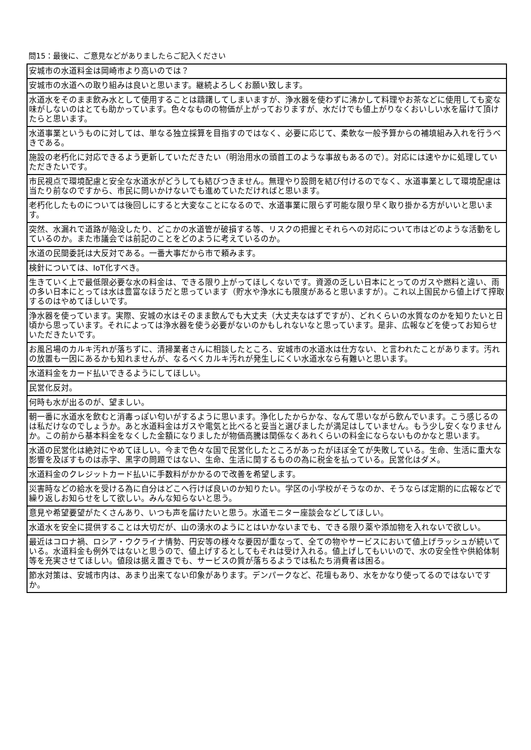問15：最後に、ご意見などがありましたらご記入ください
| 安城市の水道料金は岡崎市より高いのでは？ |
| 安城市の水道への取り組みは良いと思います。継続よろしくお願い致します。 |
| 水道水をそのまま飲み水として使用することは躊躇してしまいますが、浄水器を使わずに沸かして料理やお茶などに使用しても変な味がしないのはとても助かっています。色々なものの物価が上がっておりますが、水だけでも値上がりなくおいしい水を届けて頂けたらと思います。 |
| 水道事業というものに対しては、単なる独立採算を目指すのではなく、必要に応じて、柔軟な一般予算からの補填組み入れを行うべきである。 |
| 施設の老朽化に対応できるよう更新していただきたい（明治用水の頭首工のような事故もあるので）。対応には速やかに処理していただきたいです。 |
| 市民視点で環境配慮と安全な水道水がどうしても結びつきません。無理やり設問を結び付けるのでなく、水道事業として環境配慮は当たり前なのですから、市民に問いかけないでも進めていただければと思います。 |
| 老朽化したものについては後回しにすると大変なことになるので、水道事業に限らず可能な限り早く取り掛かる方がいいと思います。 |
| 突然、水漏れで道路が陥没したり、どこかの水道管が破損する等、リスクの把握とそれらへの対応について市はどのような活動をしているのか。また市議会では前記のことをどのように考えているのか。 |
| 水道の民間委託は大反対である。一番大事だから市で頼みます。 |
| 検針については、IoT化すべき。 |
| 生きていく上で最低限必要な水の料金は、できる限り上がってほしくないです。資源の乏しい日本にとってのガスや燃料と違い、雨の多い日本にとっては水は豊富なほうだと思っています（貯水や浄水にも限度があると思いますが）。これ以上国民から値上げて搾取するのはやめてほしいです。 |
| 浄水器を使っています。実際、安城の水はそのまま飲んでも大丈夫（大丈夫なはずですが）、どれくらいの水質なのかを知りたいと日頃から思っています。それによっては浄水器を使う必要がないのかもしれないなと思っています。是非、広報などを使ってお知らせいただきたいです。 |
| お風呂場のカルキ汚れが落ちずに、清掃業者さんに相談したところ、安城市の水道水は仕方ない、と言われたことがあります。汚れの放置も一因にあるかも知れませんが、なるべくカルキ汚れが発生しにくい水道水なら有難いと思います。 |
| 水道料金をカード払いできるようにしてほしい。 |
| 民営化反対。 |
| 何時も水が出るのが、望ましい。 |
| 朝一番に水道水を飲むと消毒っぽい匂いがするように思います。浄化したからかな、なんて思いながら飲んでいます。こう感じるのは私だけなのでしょうか。あと水道料金はガスや電気と比べると妥当と選びましたが満足はしていません。もう少し安くなりませんか。この前から基本料金をなくした金額になりましたが物価高騰は関係なくあれくらいの料金にならないものかなと思います。 |
| 水道の民営化は絶対にやめてほしい。今まで色々な国で民営化したところがあったがほぼ全てが失敗している。生命、生活に重大な影響を及ぼすものは赤字、黒字の問題ではない、生命、生活に関するものの為に税金を払っている。民営化はダメ。 |
| 水道料金のクレジットカード払いに手数料がかかるので改善を希望します。 |
| 災害時などの給水を受ける為に自分はどこへ行けば良いのか知りたい。学区の小学校がそうなのか、そうならば定期的に広報などで繰り返しお知らせをして欲しい。みんな知らないと思う。 |
| 意見や希望要望がたくさんあり、いつも声を届けたいと思う。水道モニター座談会などしてほしい。 |
| 水道水を安全に提供することは大切だが、山の湧水のようにとはいかないまでも、できる限り薬や添加物を入れないで欲しい。 |
| 最近はコロナ禍、ロシア・ウクライナ情勢、円安等の様々な要因が重なって、全ての物やサービスにおいて値上げラッシュが続いている。水道料金も例外ではないと思うので、値上げするとしてもそれは受け入れる。値上げしてもいいので、水の安全性や供給体制等を充実させてほしい。値段は据え置きでも、サービスの質が落ちるようでは私たち消費者は困る。 |
| 節水対策は、安城市内は、あまり出来てない印象があります。デンパークなど、花壇もあり、水をかなり使ってるのではないですか。 |